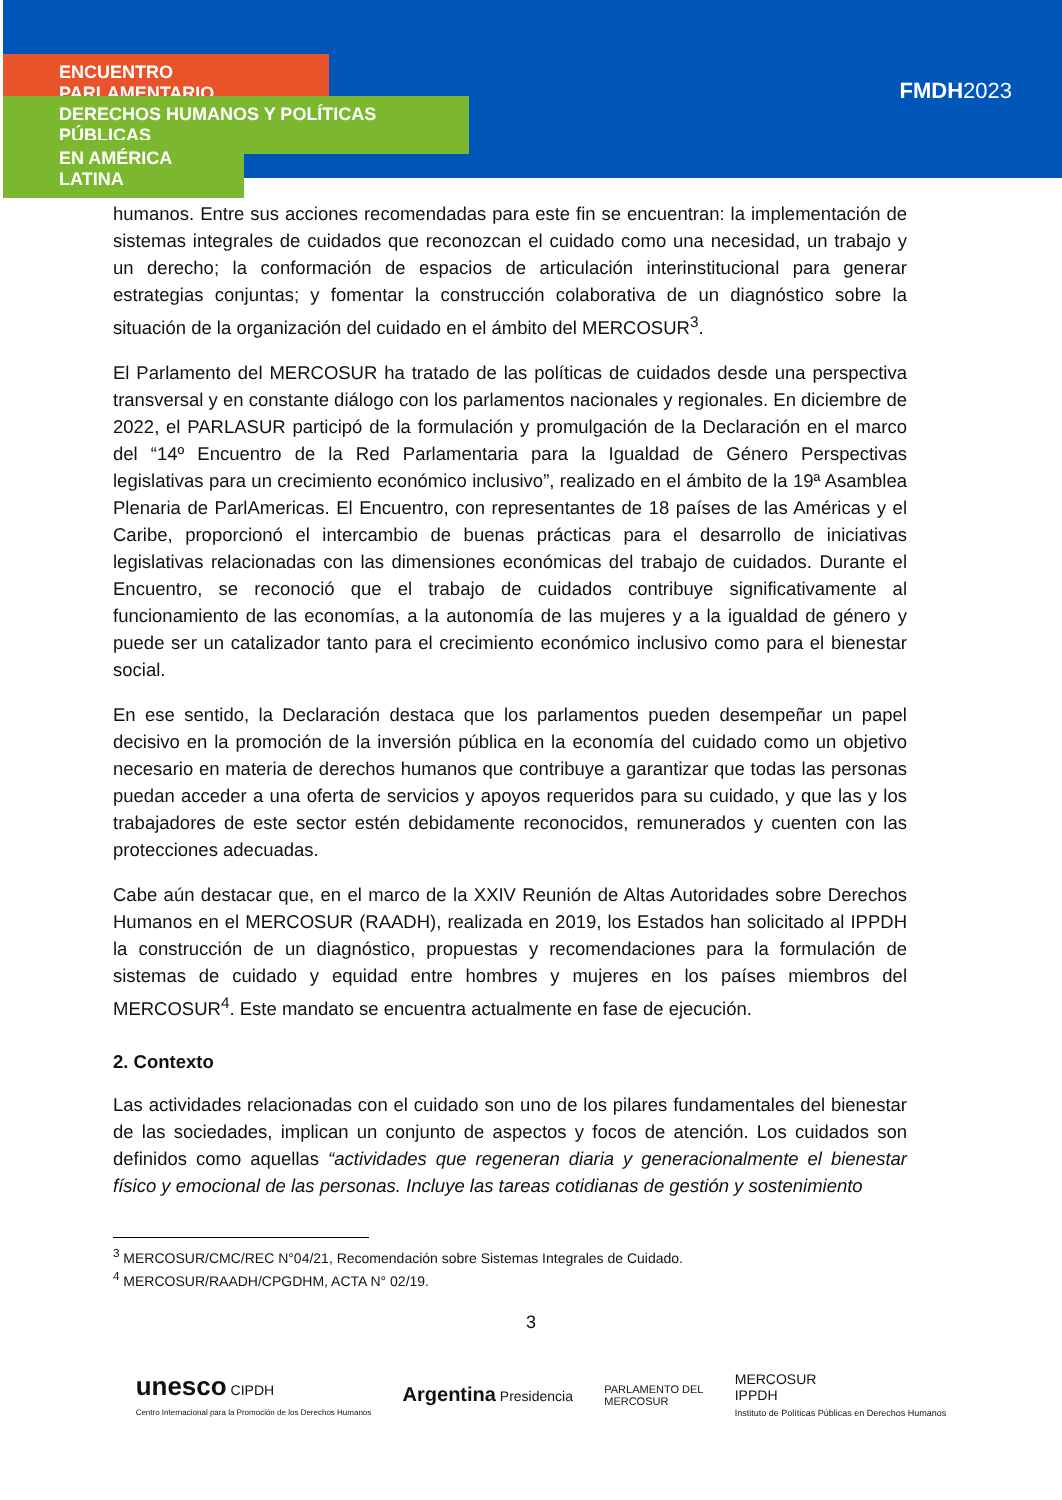ENCUENTRO PARLAMENTARIO
DERECHOS HUMANOS Y POLÍTICAS PÚBLICAS
EN AMÉRICA LATINA
FMDH2023
humanos. Entre sus acciones recomendadas para este fin se encuentran: la implementación de sistemas integrales de cuidados que reconozcan el cuidado como una necesidad, un trabajo y un derecho; la conformación de espacios de articulación interinstitucional para generar estrategias conjuntas; y fomentar la construcción colaborativa de un diagnóstico sobre la situación de la organización del cuidado en el ámbito del MERCOSUR<sup>3</sup>.
El Parlamento del MERCOSUR ha tratado de las políticas de cuidados desde una perspectiva transversal y en constante diálogo con los parlamentos nacionales y regionales. En diciembre de 2022, el PARLASUR participó de la formulación y promulgación de la Declaración en el marco del “14º Encuentro de la Red Parlamentaria para la Igualdad de Género Perspectivas legislativas para un crecimiento económico inclusivo”, realizado en el ámbito de la 19ª Asamblea Plenaria de ParlAmericas. El Encuentro, con representantes de 18 países de las Américas y el Caribe, proporcionó el intercambio de buenas prácticas para el desarrollo de iniciativas legislativas relacionadas con las dimensiones económicas del trabajo de cuidados. Durante el Encuentro, se reconoció que el trabajo de cuidados contribuye significativamente al funcionamiento de las economías, a la autonomía de las mujeres y a la igualdad de género y puede ser un catalizador tanto para el crecimiento económico inclusivo como para el bienestar social.
En ese sentido, la Declaración destaca que los parlamentos pueden desempeñar un papel decisivo en la promoción de la inversión pública en la economía del cuidado como un objetivo necesario en materia de derechos humanos que contribuye a garantizar que todas las personas puedan acceder a una oferta de servicios y apoyos requeridos para su cuidado, y que las y los trabajadores de este sector estén debidamente reconocidos, remunerados y cuenten con las protecciones adecuadas.
Cabe aún destacar que, en el marco de la XXIV Reunión de Altas Autoridades sobre Derechos Humanos en el MERCOSUR (RAADH), realizada en 2019, los Estados han solicitado al IPPDH la construcción de un diagnóstico, propuestas y recomendaciones para la formulación de sistemas de cuidado y equidad entre hombres y mujeres en los países miembros del MERCOSUR<sup>4</sup>. Este mandato se encuentra actualmente en fase de ejecución.
2. Contexto
Las actividades relacionadas con el cuidado son uno de los pilares fundamentales del bienestar de las sociedades, implican un conjunto de aspectos y focos de atención. Los cuidados son definidos como aquellas “actividades que regeneran diaria y generacionalmente el bienestar físico y emocional de las personas. Incluye las tareas cotidianas de gestión y sostenimiento
<sup>3</sup> MERCOSUR/CMC/REC N°04/21, Recomendación sobre Sistemas Integrales de Cuidado.
<sup>4</sup> MERCOSUR/RAADH/CPGDHM, ACTA N° 02/19.
3
unesco CIPDH
Centro Internacional para la Promoción de los Derechos Humanos
Argentina Presidencia
PARLAMENTO DEL
MERCOSUR
MERCOSUR
IPPDH
Instituto de Políticas Públicas en Derechos Humanos